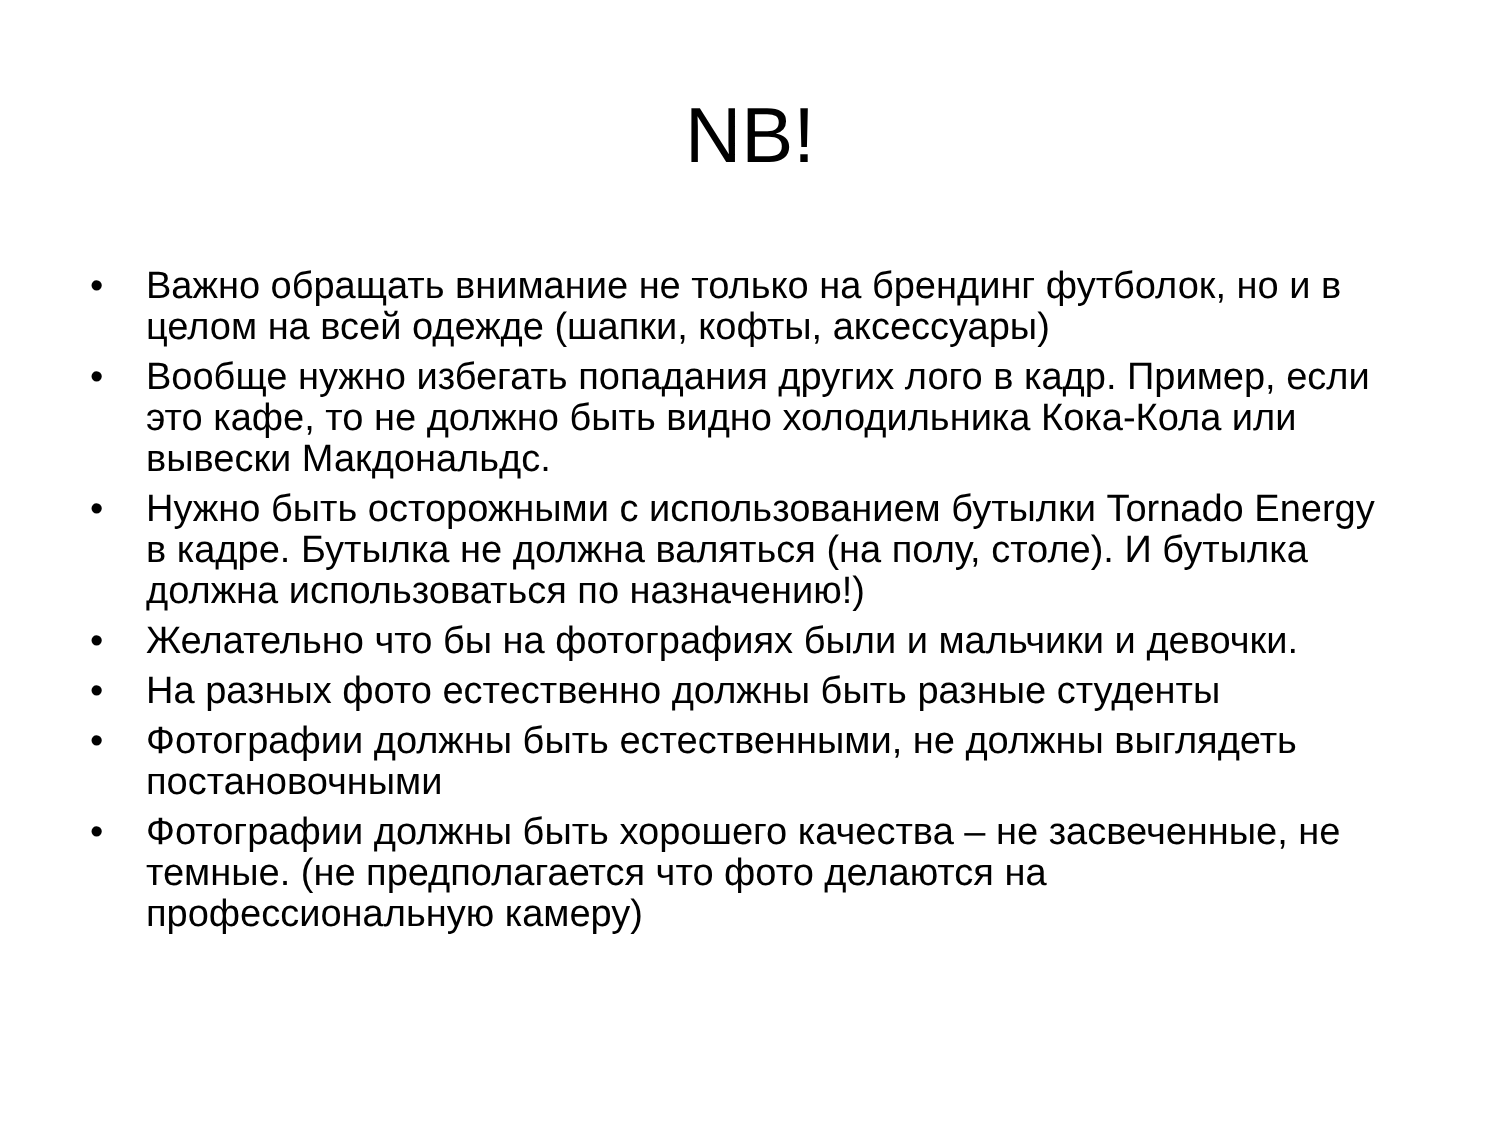NB!
• Важно обращать внимание не только на брендинг футболок, но и в целом на всей одежде (шапки, кофты, аксессуары)
• Вообще нужно избегать попадания других лого в кадр. Пример, если это кафе, то не должно быть видно холодильника Кока-Кола или вывески Макдональдс.
• Нужно быть осторожными с использованием бутылки Tornado Energy в кадре. Бутылка не должна валяться (на полу, столе). И бутылка должна использоваться по назначению!)
• Желательно что бы на фотографиях были и мальчики и девочки.
• На разных фото естественно должны быть разные студенты
• Фотографии должны быть естественными, не должны выглядеть постановочными
• Фотографии должны быть хорошего качества – не засвеченные, не темные. (не предполагается что фото делаются на профессиональную камеру)